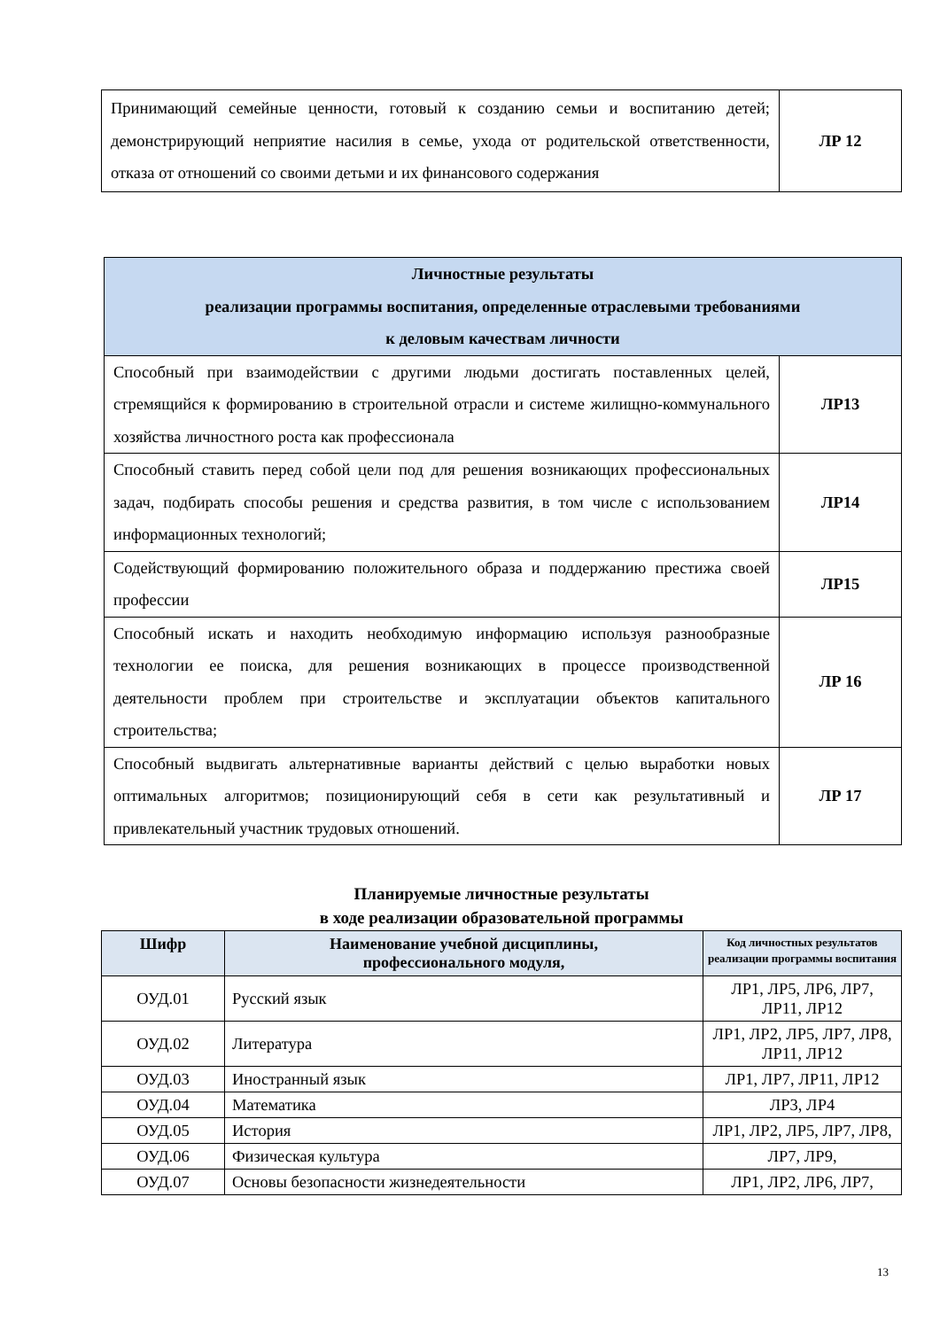| Принимающий семейные ценности, готовый к созданию семьи и воспитанию детей; демонстрирующий неприятие насилия в семье, ухода от родительской ответственности, отказа от отношений со своими детьми и их финансового содержания | ЛР 12 |
| Личностные результаты реализации программы воспитания, определенные отраслевыми требованиями к деловым качествам личности | |
| Способный при взаимодействии с другими людьми достигать поставленных целей, стремящийся к формированию в строительной отрасли и системе жилищно-коммунального хозяйства личностного роста как профессионала | ЛР13 |
| Способный ставить перед собой цели под для решения возникающих профессиональных задач, подбирать способы решения и средства развития, в том числе с использованием информационных технологий; | ЛР14 |
| Содействующий формированию положительного образа и поддержанию престижа своей профессии | ЛР15 |
| Способный искать и находить необходимую информацию используя разнообразные технологии ее поиска, для решения возникающих в процессе производственной деятельности проблем при строительстве и эксплуатации объектов капитального строительства; | ЛР 16 |
| Способный выдвигать альтернативные варианты действий с целью выработки новых оптимальных алгоритмов; позиционирующий себя в сети как результативный и привлекательный участник трудовых отношений. | ЛР 17 |
Планируемые личностные результаты
в ходе реализации образовательной программы
| Шифр | Наименование учебной дисциплины, профессионального модуля, | Код личностных результатов реализации программы воспитания |
| --- | --- | --- |
| ОУД.01 | Русский язык | ЛР1, ЛР5, ЛР6, ЛР7, ЛР11, ЛР12 |
| ОУД.02 | Литература | ЛР1, ЛР2, ЛР5, ЛР7, ЛР8, ЛР11, ЛР12 |
| ОУД.03 | Иностранный язык | ЛР1, ЛР7, ЛР11, ЛР12 |
| ОУД.04 | Математика | ЛР3, ЛР4 |
| ОУД.05 | История | ЛР1, ЛР2, ЛР5, ЛР7, ЛР8, |
| ОУД.06 | Физическая культура | ЛР7, ЛР9, |
| ОУД.07 | Основы безопасности жизнедеятельности | ЛР1, ЛР2, ЛР6, ЛР7, |
13